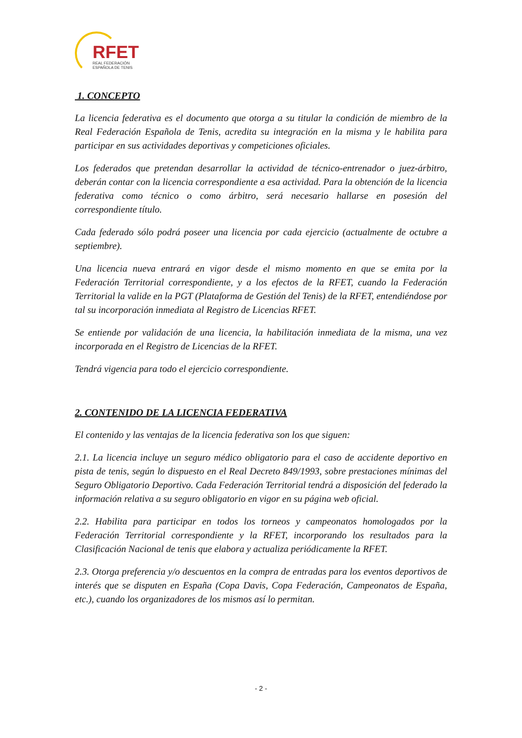RFET
REAL FEDERACIÓN
ESPAÑOLA DE TENIS
1. CONCEPTO
La licencia federativa es el documento que otorga a su titular la condición de miembro de la Real Federación Española de Tenis, acredita su integración en la misma y le habilita para participar en sus actividades deportivas y competiciones oficiales.
Los federados que pretendan desarrollar la actividad de técnico-entrenador o juez-árbitro, deberán contar con la licencia correspondiente a esa actividad. Para la obtención de la licencia federativa como técnico o como árbitro, será necesario hallarse en posesión del correspondiente título.
Cada federado sólo podrá poseer una licencia por cada ejercicio (actualmente de octubre a septiembre).
Una licencia nueva entrará en vigor desde el mismo momento en que se emita por la Federación Territorial correspondiente, y a los efectos de la RFET, cuando la Federación Territorial la valide en la PGT (Plataforma de Gestión del Tenis) de la RFET, entendiéndose por tal su incorporación inmediata al Registro de Licencias RFET.
Se entiende por validación de una licencia, la habilitación inmediata de la misma, una vez incorporada en el Registro de Licencias de la RFET.
Tendrá vigencia para todo el ejercicio correspondiente.
2. CONTENIDO DE LA LICENCIA FEDERATIVA
El contenido y las ventajas de la licencia federativa son los que siguen:
2.1. La licencia incluye un seguro médico obligatorio para el caso de accidente deportivo en pista de tenis, según lo dispuesto en el Real Decreto 849/1993, sobre prestaciones mínimas del Seguro Obligatorio Deportivo. Cada Federación Territorial tendrá a disposición del federado la información relativa a su seguro obligatorio en vigor en su página web oficial.
2.2. Habilita para participar en todos los torneos y campeonatos homologados por la Federación Territorial correspondiente y la RFET, incorporando los resultados para la Clasificación Nacional de tenis que elabora y actualiza periódicamente la RFET.
2.3. Otorga preferencia y/o descuentos en la compra de entradas para los eventos deportivos de interés que se disputen en España (Copa Davis, Copa Federación, Campeonatos de España, etc.), cuando los organizadores de los mismos así lo permitan.
- 2 -